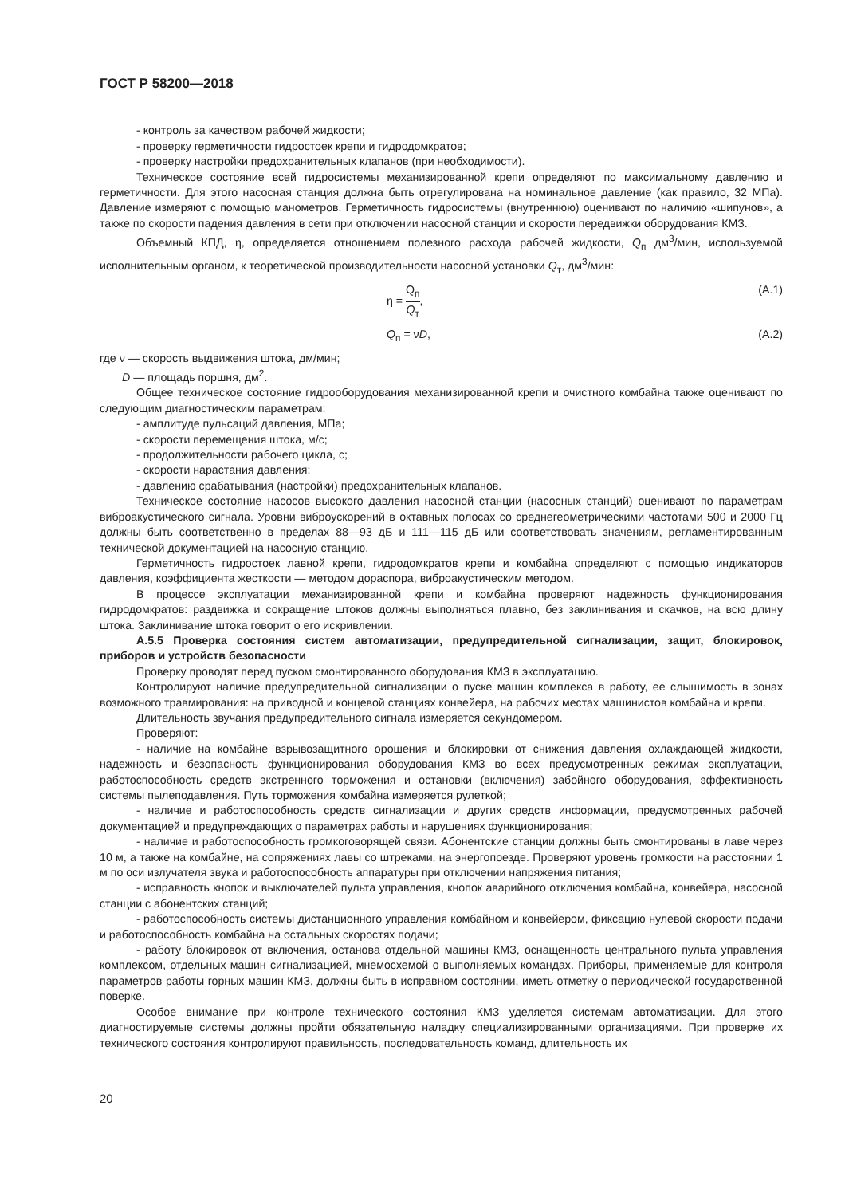ГОСТ Р 58200—2018
- контроль за качеством рабочей жидкости;
- проверку герметичности гидростоек крепи и гидродомкратов;
- проверку настройки предохранительных клапанов (при необходимости).
Техническое состояние всей гидросистемы механизированной крепи определяют по максимальному давлению и герметичности. Для этого насосная станция должна быть отрегулирована на номинальное давление (как правило, 32 МПа). Давление измеряют с помощью манометров. Герметичность гидросистемы (внутреннюю) оценивают по наличию «шипунов», а также по скорости падения давления в сети при отключении насосной станции и скорости передвижки оборудования КМЗ.
Объемный КПД, η, определяется отношением полезного расхода рабочей жидкости, Q<sub>п</sub> дм<sup>3</sup>/мин, используемой исполнительным органом, к теоретической производительности насосной установки Q<sub>т</sub>, дм<sup>3</sup>/мин:
η = Q<sub>п</sub> Q<sub>т</sub>, (А.1)
Q<sub>п</sub> = νD, (А.2)
где ν — скорость выдвижения штока, дм/мин;
D — площадь поршня, дм<sup>2</sup>.
Общее техническое состояние гидрооборудования механизированной крепи и очистного комбайна также оценивают по следующим диагностическим параметрам:
- амплитуде пульсаций давления, МПа;
- скорости перемещения штока, м/с;
- продолжительности рабочего цикла, с;
- скорости нарастания давления;
- давлению срабатывания (настройки) предохранительных клапанов.
Техническое состояние насосов высокого давления насосной станции (насосных станций) оценивают по параметрам виброакустического сигнала. Уровни виброускорений в октавных полосах со среднегеометрическими частотами 500 и 2000 Гц должны быть соответственно в пределах 88—93 дБ и 111—115 дБ или соответствовать значениям, регламентированным технической документацией на насосную станцию.
Герметичность гидростоек лавной крепи, гидродомкратов крепи и комбайна определяют с помощью индикаторов давления, коэффициента жесткости — методом дораспора, виброакустическим методом.
В процессе эксплуатации механизированной крепи и комбайна проверяют надежность функционирования гидродомкратов: раздвижка и сокращение штоков должны выполняться плавно, без заклинивания и скачков, на всю длину штока. Заклинивание штока говорит о его искривлении.
А.5.5 Проверка состояния систем автоматизации, предупредительной сигнализации, защит, блокировок, приборов и устройств безопасности
Проверку проводят перед пуском смонтированного оборудования КМЗ в эксплуатацию.
Контролируют наличие предупредительной сигнализации о пуске машин комплекса в работу, ее слышимость в зонах возможного травмирования: на приводной и концевой станциях конвейера, на рабочих местах машинистов комбайна и крепи.
Длительность звучания предупредительного сигнала измеряется секундомером.
Проверяют:
- наличие на комбайне взрывозащитного орошения и блокировки от снижения давления охлаждающей жидкости, надежность и безопасность функционирования оборудования КМЗ во всех предусмотренных режимах эксплуатации, работоспособность средств экстренного торможения и остановки (включения) забойного оборудования, эффективность системы пылеподавления. Путь торможения комбайна измеряется рулеткой;
- наличие и работоспособность средств сигнализации и других средств информации, предусмотренных рабочей документацией и предупреждающих о параметрах работы и нарушениях функционирования;
- наличие и работоспособность громкоговорящей связи. Абонентские станции должны быть смонтированы в лаве через 10 м, а также на комбайне, на сопряжениях лавы со штреками, на энергопоезде. Проверяют уровень громкости на расстоянии 1 м по оси излучателя звука и работоспособность аппаратуры при отключении напряжения питания;
- исправность кнопок и выключателей пульта управления, кнопок аварийного отключения комбайна, конвейера, насосной станции с абонентских станций;
- работоспособность системы дистанционного управления комбайном и конвейером, фиксацию нулевой скорости подачи и работоспособность комбайна на остальных скоростях подачи;
- работу блокировок от включения, останова отдельной машины КМЗ, оснащенность центрального пульта управления комплексом, отдельных машин сигнализацией, мнемосхемой о выполняемых командах. Приборы, применяемые для контроля параметров работы горных машин КМЗ, должны быть в исправном состоянии, иметь отметку о периодической государственной поверке.
Особое внимание при контроле технического состояния КМЗ уделяется системам автоматизации. Для этого диагностируемые системы должны пройти обязательную наладку специализированными организациями. При проверке их технического состояния контролируют правильность, последовательность команд, длительность их
20